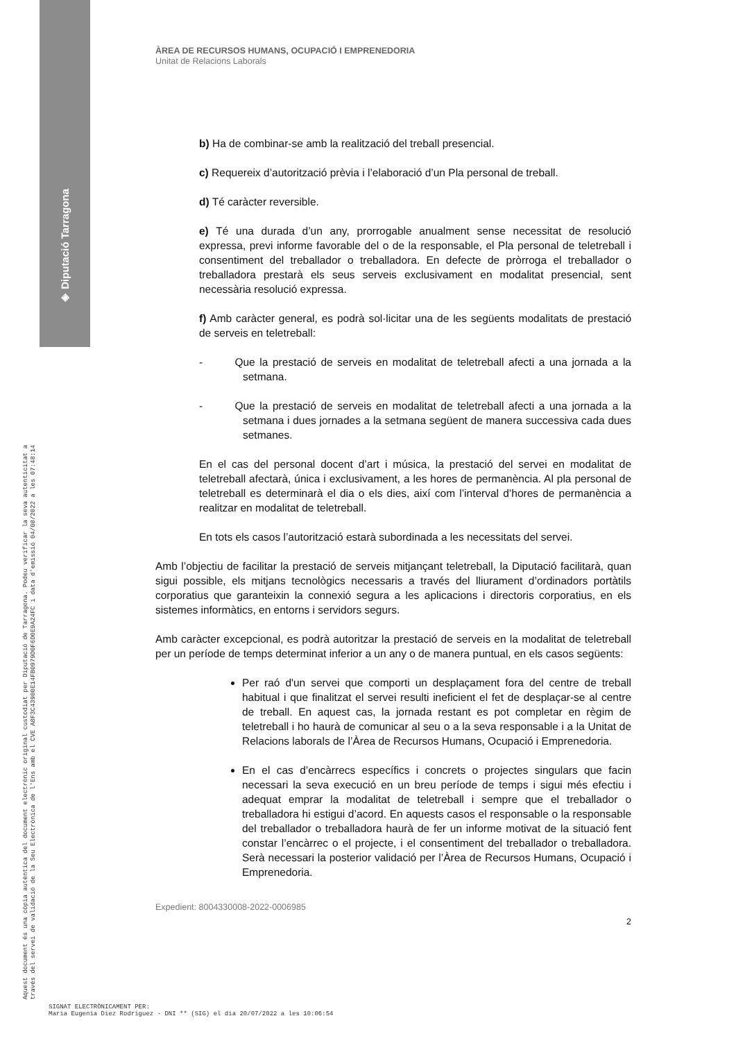◈ Diputació Tarragona
Aquest document és una còpia autèntica del document electrònic original custodiat per Diputació de Tarragona. Podeu verificar la seva autenticitat a
través del servei de validació de la Seu Electrònica de l'Ens amb el CVE A8F3C43900E14FB0979D0F6D0E9A24FC i data d'emissió 04/08/2022 a les 07:48:14
ÀREA DE RECURSOS HUMANS, OCUPACIÓ I EMPRENEDORIA
Unitat de Relacions Laborals
b) Ha de combinar-se amb la realització del treball presencial.
c) Requereix d’autorització prèvia i l’elaboració d’un Pla personal de treball.
d) Té caràcter reversible.
e) Té una durada d’un any, prorrogable anualment sense necessitat de resolució expressa, previ informe favorable del o de la responsable, el Pla personal de teletreball i consentiment del treballador o treballadora. En defecte de pròrroga el treballador o treballadora prestarà els seus serveis exclusivament en modalitat presencial, sent necessària resolució expressa.
f) Amb caràcter general, es podrà sol·licitar una de les següents modalitats de prestació de serveis en teletreball:
- Que la prestació de serveis en modalitat de teletreball afecti a una jornada a la setmana.
- Que la prestació de serveis en modalitat de teletreball afecti a una jornada a la setmana i dues jornades a la setmana següent de manera successiva cada dues setmanes.
En el cas del personal docent d’art i música, la prestació del servei en modalitat de teletreball afectarà, única i exclusivament, a les hores de permanència. Al pla personal de teletreball es determinarà el dia o els dies, així com l’interval d’hores de permanència a realitzar en modalitat de teletreball.
En tots els casos l’autorització estarà subordinada a les necessitats del servei.
Amb l’objectiu de facilitar la prestació de serveis mitjançant teletreball, la Diputació facilitarà, quan sigui possible, els mitjans tecnològics necessaris a través del lliurament d’ordinadors portàtils corporatius que garanteixin la connexió segura a les aplicacions i directoris corporatius, en els sistemes informàtics, en entorns i servidors segurs.
Amb caràcter excepcional, es podrà autoritzar la prestació de serveis en la modalitat de teletreball per un període de temps determinat inferior a un any o de manera puntual, en els casos següents:
Per raó d'un servei que comporti un desplaçament fora del centre de treball habitual i que finalitzat el servei resulti ineficient el fet de desplaçar-se al centre de treball. En aquest cas, la jornada restant es pot completar en règim de teletreball i ho haurà de comunicar al seu o a la seva responsable i a la Unitat de Relacions laborals de l’Àrea de Recursos Humans, Ocupació i Emprenedoria.
En el cas d’encàrrecs específics i concrets o projectes singulars que facin necessari la seva execució en un breu període de temps i sigui més efectiu i adequat emprar la modalitat de teletreball i sempre que el treballador o treballadora hi estigui d’acord. En aquests casos el responsable o la responsable del treballador o treballadora haurà de fer un informe motivat de la situació fent constar l’encàrrec o el projecte, i el consentiment del treballador o treballadora. Serà necessari la posterior validació per l’Àrea de Recursos Humans, Ocupació i Emprenedoria.
Expedient: 8004330008-2022-0006985
2
SIGNAT ELECTRÒNICAMENT PER:
Maria Eugenia Diez Rodriguez - DNI ** (SIG) el dia 20/07/2022 a les 10:06:54